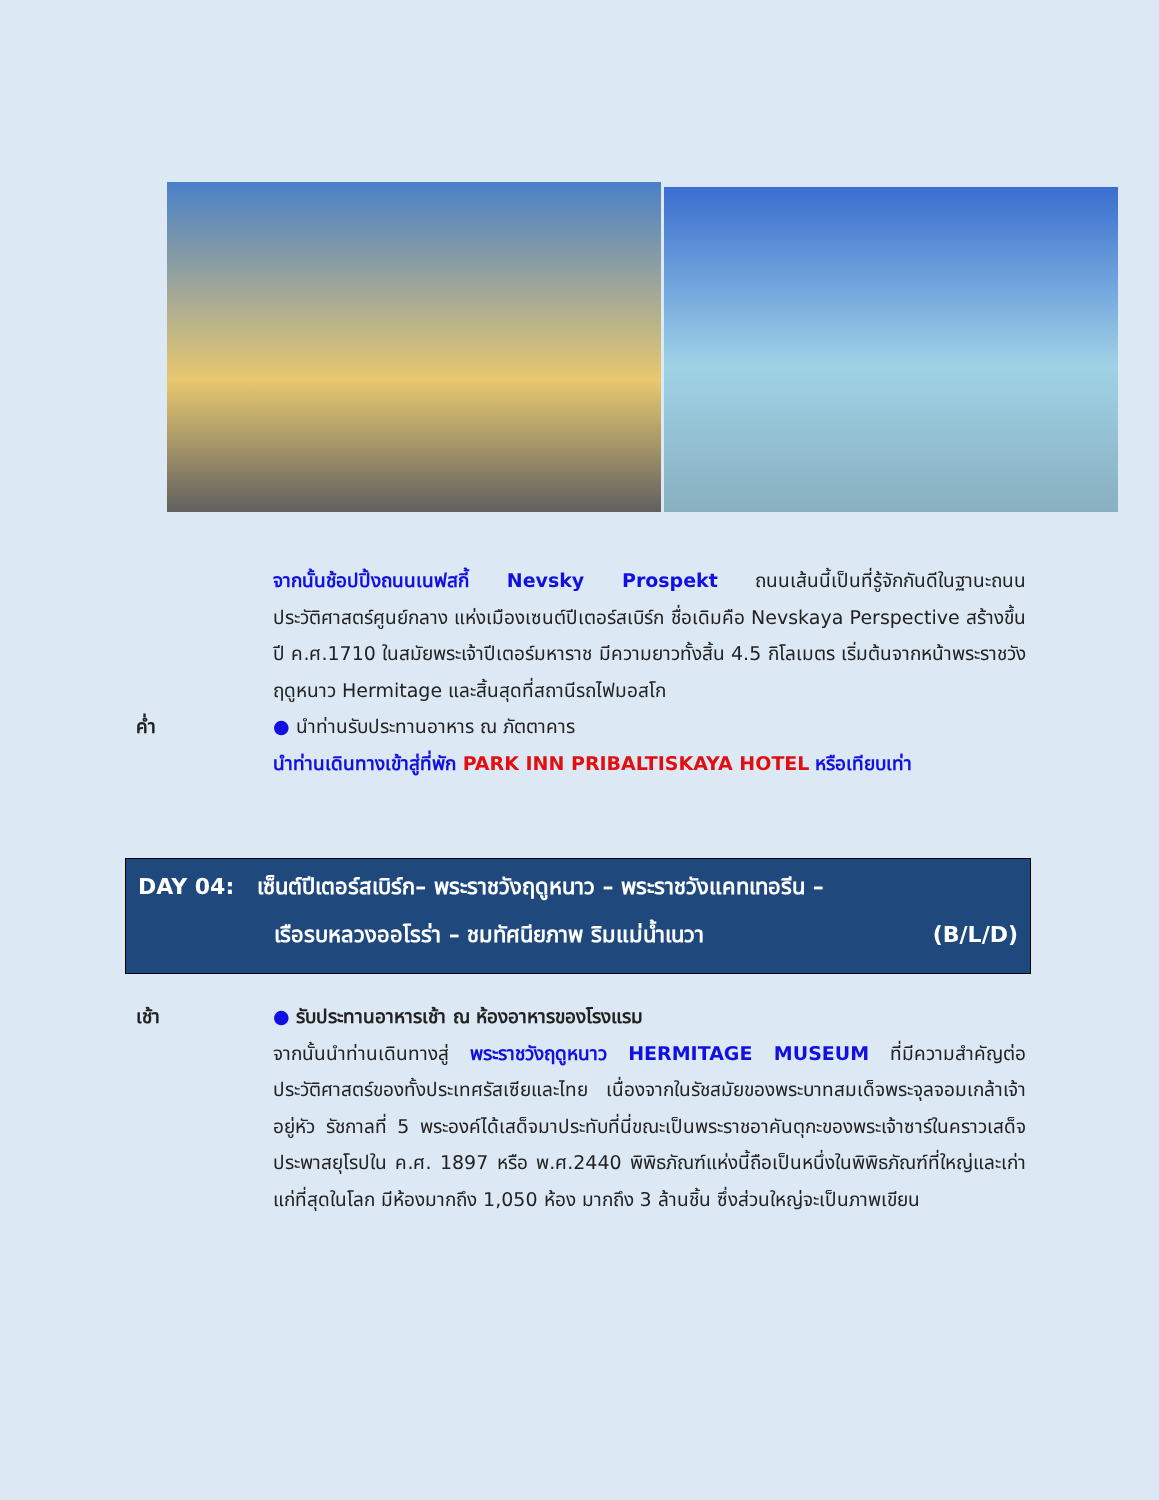จากนั้นช้อปปิ้งถนนเนฟสกี้ Nevsky Prospekt ถนนเส้นนี้เป็นที่รู้จักกันดีในฐานะถนนประวัติศาสตร์ศูนย์กลาง แห่งเมืองเซนต์ปีเตอร์สเบิร์ก ชื่อเดิมคือ Nevskaya Perspective สร้างขึ้นปี ค.ศ.1710 ในสมัยพระเจ้าปีเตอร์มหาราช มีความยาวทั้งสิ้น 4.5 กิโลเมตร เริ่มต้นจากหน้าพระราชวังฤดูหนาว Hermitage และสิ้นสุดที่สถานีรถไฟมอสโก
ค่ำ ● นำท่านรับประทานอาหาร ณ ภัตตาคาร
นำท่านเดินทางเข้าสู่ที่พัก PARK INN PRIBALTISKAYA HOTEL หรือเทียบเท่า
DAY 04: เซ็นต์ปีเตอร์สเบิร์ก– พระราชวังฤดูหนาว – พระราชวังแคทเทอรีน –
เรือรบหลวงออโรร่า – ชมทัศนียภาพ ริมแม่น้ำเนวา (B/L/D)
เช้า ● รับประทานอาหารเช้า ณ ห้องอาหารของโรงแรม
จากนั้นนำท่านเดินทางสู่ พระราชวังฤดูหนาว HERMITAGE MUSEUM ที่มีความสำคัญต่อประวัติศาสตร์ของทั้งประเทศรัสเซียและไทย เนื่องจากในรัชสมัยของพระบาทสมเด็จพระจุลจอมเกล้าเจ้าอยู่หัว รัชกาลที่ 5 พระองค์ได้เสด็จมาประทับที่นี่ขณะเป็นพระราชอาคันตุกะของพระเจ้าซาร์ในคราวเสด็จประพาสยุโรปใน ค.ศ. 1897 หรือ พ.ศ.2440 พิพิธภัณฑ์แห่งนี้ถือเป็นหนึ่งในพิพิธภัณฑ์ที่ใหญ่และเก่าแก่ที่สุดในโลก มีห้องมากถึง 1,050 ห้อง มากถึง 3 ล้านชิ้น ซึ่งส่วนใหญ่จะเป็นภาพเขียน